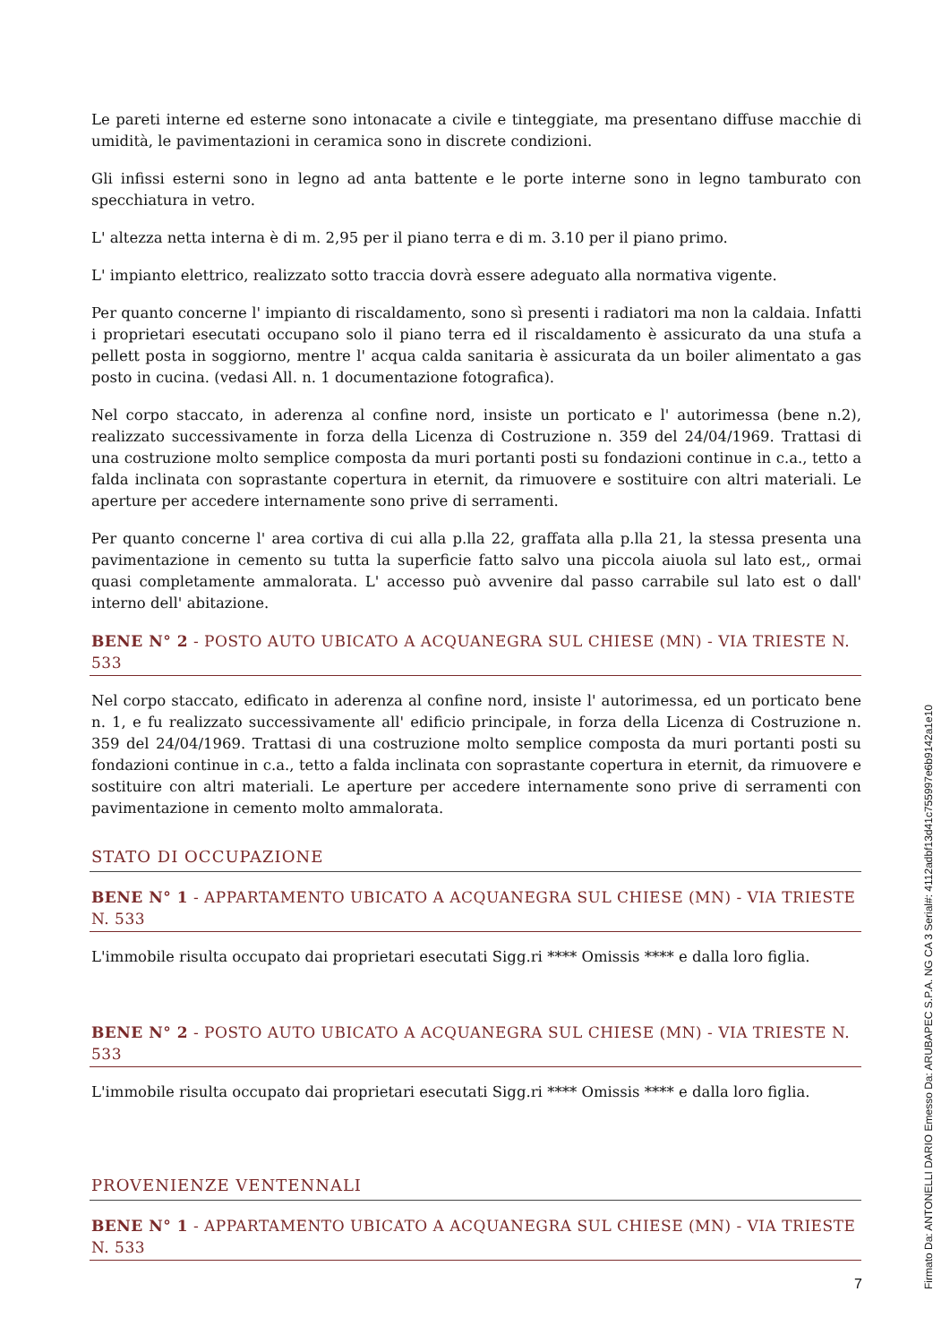Le pareti interne ed esterne sono intonacate a civile e tinteggiate, ma presentano diffuse macchie di umidità, le pavimentazioni in ceramica sono in discrete condizioni.
Gli infissi esterni sono in legno ad anta battente e le porte interne sono in legno tamburato con specchiatura in vetro.
L' altezza netta interna è di m. 2,95 per il piano terra e di m. 3.10 per il piano primo.
L' impianto elettrico, realizzato sotto traccia dovrà essere adeguato alla normativa vigente.
Per quanto concerne l' impianto di riscaldamento, sono sì presenti i radiatori ma non la caldaia. Infatti i proprietari esecutati occupano solo il piano terra ed il riscaldamento è assicurato da una stufa a pellett posta in soggiorno, mentre l' acqua calda sanitaria è assicurata da un boiler alimentato a gas posto in cucina. (vedasi All. n. 1 documentazione fotografica).
Nel corpo staccato, in aderenza al confine nord, insiste un porticato e l' autorimessa (bene n.2), realizzato successivamente in forza della Licenza di Costruzione n. 359 del 24/04/1969. Trattasi di una costruzione molto semplice composta da muri portanti posti su fondazioni continue in c.a., tetto a falda inclinata con soprastante copertura in eternit, da rimuovere e sostituire con altri materiali. Le aperture per accedere internamente sono prive di serramenti.
Per quanto concerne l' area cortiva di cui alla p.lla 22, graffata alla p.lla 21, la stessa presenta una pavimentazione in cemento su tutta la superficie fatto salvo una piccola aiuola sul lato est,, ormai quasi completamente ammalorata. L' accesso può avvenire dal passo carrabile sul lato est o dall' interno dell' abitazione.
BENE N° 2 - POSTO AUTO UBICATO A ACQUANEGRA SUL CHIESE (MN) - VIA TRIESTE N. 533
Nel corpo staccato, edificato in aderenza al confine nord, insiste l' autorimessa, ed un porticato bene n. 1, e fu realizzato successivamente all' edificio principale, in forza della Licenza di Costruzione n. 359 del 24/04/1969. Trattasi di una costruzione molto semplice composta da muri portanti posti su fondazioni continue in c.a., tetto a falda inclinata con soprastante copertura in eternit, da rimuovere e sostituire con altri materiali. Le aperture per accedere internamente sono prive di serramenti con pavimentazione in cemento molto ammalorata.
STATO DI OCCUPAZIONE
BENE N° 1 - APPARTAMENTO UBICATO A ACQUANEGRA SUL CHIESE (MN) - VIA TRIESTE N. 533
L'immobile risulta occupato dai proprietari esecutati Sigg.ri **** Omissis **** e dalla loro figlia.
BENE N° 2 - POSTO AUTO UBICATO A ACQUANEGRA SUL CHIESE (MN) - VIA TRIESTE N. 533
L'immobile risulta occupato dai proprietari esecutati Sigg.ri **** Omissis **** e dalla loro figlia.
PROVENIENZE VENTENNALI
BENE N° 1 - APPARTAMENTO UBICATO A ACQUANEGRA SUL CHIESE (MN) - VIA TRIESTE N. 533
7
Firmato Da: ANTONELLI DARIO Emesso Da: ARUBAPEC S.P.A. NG CA 3 Serial#: 4112adbf13d41c755997e6b9142a1e10